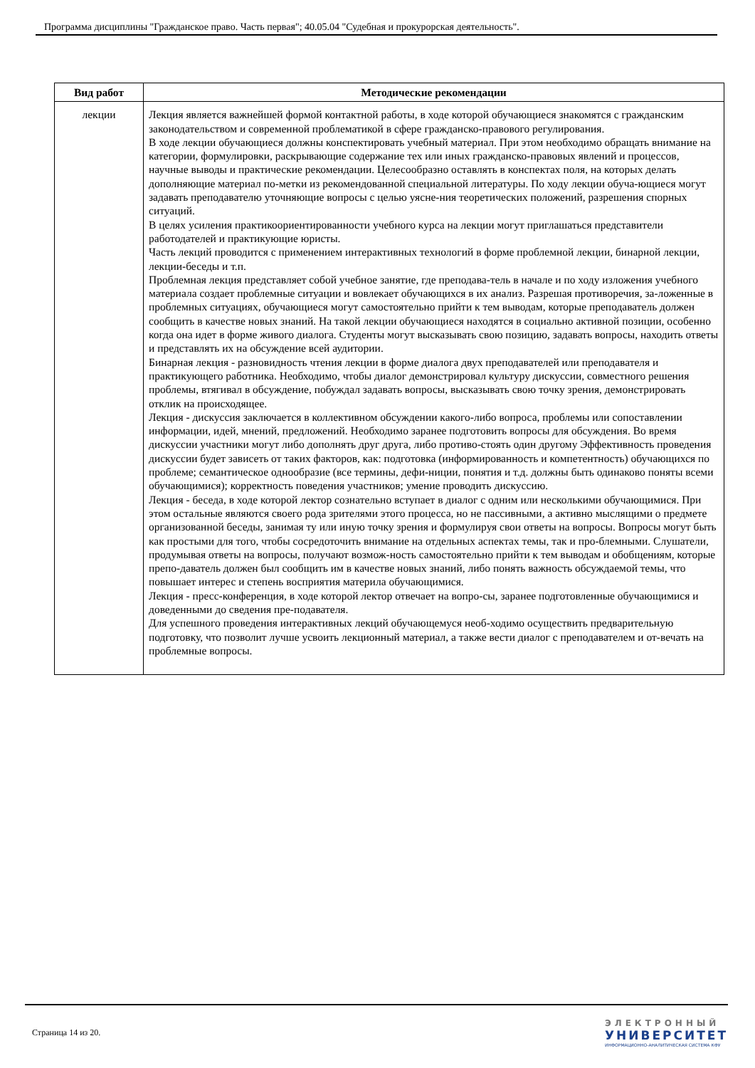Программа дисциплины "Гражданское право. Часть первая"; 40.05.04 "Судебная и прокурорская деятельность".
| Вид работ | Методические рекомендации |
| --- | --- |
| лекции | Лекция является важнейшей формой контактной работы, в ходе которой обучающиеся знакомятся с гражданским законодательством и современной проблематикой в сфере гражданско-правового регулирования. В ходе лекции обучающиеся должны конспектировать учебный материал. При этом необходимо обращать внимание на категории, формулировки, раскрывающие содержание тех или иных гражданско-правовых явлений и процессов, научные выводы и практические рекомендации. Целесообразно оставлять в конспектах поля, на которых делать дополняющие материал по-метки из рекомендованной специальной литературы. По ходу лекции обуча-ющиеся могут задавать преподавателю уточняющие вопросы с целью уясне-ния теоретических положений, разрешения спорных ситуаций. В целях усиления практикоориентированности учебного курса на лекции могут приглашаться представители работодателей и практикующие юристы. Часть лекций проводится с применением интерактивных технологий в форме проблемной лекции, бинарной лекции, лекции-беседы и т.п. Проблемная лекция представляет собой учебное занятие, где преподава-тель в начале и по ходу изложения учебного материала создает проблемные ситуации и вовлекает обучающихся в их анализ. Разрешая противоречия, за-ложенные в проблемных ситуациях, обучающиеся могут самостоятельно прийти к тем выводам, которые преподаватель должен сообщить в качестве новых знаний. На такой лекции обучающиеся находятся в социально активной позиции, особенно когда она идет в форме живого диалога. Студенты могут высказывать свою позицию, задавать вопросы, находить ответы и представлять их на обсуждение всей аудитории. Бинарная лекция - разновидность чтения лекции в форме диалога двух преподавателей или преподавателя и практикующего работника. Необходимо, чтобы диалог демонстрировал культуру дискуссии, совместного решения проблемы, втягивал в обсуждение, побуждал задавать вопросы, высказывать свою точку зрения, демонстрировать отклик на происходящее. Лекция - дискуссия заключается в коллективном обсуждении какого-либо вопроса, проблемы или сопоставлении информации, идей, мнений, предложений. Необходимо заранее подготовить вопросы для обсуждения. Во время дискуссии участники могут либо дополнять друг друга, либо противо-стоять один другому Эффективность проведения дискуссии будет зависеть от таких факторов, как: подготовка (информированность и компетентность) обучающихся по проблеме; семантическое однообразие (все термины, дефи-ниции, понятия и т.д. должны быть одинаково поняты всеми обучающимися); корректность поведения участников; умение проводить дискуссию. Лекция - беседа, в ходе которой лектор сознательно вступает в диалог с одним или несколькими обучающимися. При этом остальные являются своего рода зрителями этого процесса, но не пассивными, а активно мыслящими о предмете организованной беседы, занимая ту или иную точку зрения и формулируя свои ответы на вопросы. Вопросы могут быть как простыми для того, чтобы сосредоточить внимание на отдельных аспектах темы, так и про-блемными. Слушатели, продумывая ответы на вопросы, получают возмож-ность самостоятельно прийти к тем выводам и обобщениям, которые препо-даватель должен был сообщить им в качестве новых знаний, либо понять важность обсуждаемой темы, что повышает интерес и степень восприятия материла обучающимися. Лекция - пресс-конференция, в ходе которой лектор отвечает на вопро-сы, заранее подготовленные обучающимися и доведенными до сведения пре-подавателя. Для успешного проведения интерактивных лекций обучающемуся необ-ходимо осуществить предварительную подготовку, что позволит лучше усвоить лекционный материал, а также вести диалог с преподавателем и от-вечать на проблемные вопросы. |
Страница 14 из 20.
ЭЛЕКТРОННЫЙ
УНИВЕРСИТЕТ
ИНФОРМАЦИОННО-АНАЛИТИЧЕСКАЯ СИСТЕМА КФУ